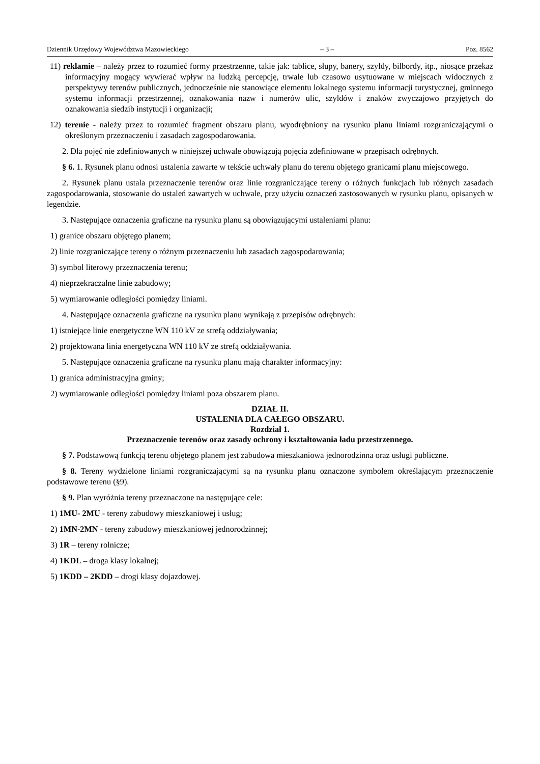Dziennik Urzędowy Województwa Mazowieckiego – 3 – Poz. 8562
11) reklamie – należy przez to rozumieć formy przestrzenne, takie jak: tablice, słupy, banery, szyldy, bilbordy, itp., niosące przekaz informacyjny mogący wywierać wpływ na ludzką percepcję, trwale lub czasowo usytuowane w miejscach widocznych z perspektywy terenów publicznych, jednocześnie nie stanowiące elementu lokalnego systemu informacji turystycznej, gminnego systemu informacji przestrzennej, oznakowania nazw i numerów ulic, szyldów i znaków zwyczajowo przyjętych do oznakowania siedzib instytucji i organizacji;
12) terenie - należy przez to rozumieć fragment obszaru planu, wyodrębniony na rysunku planu liniami rozgraniczającymi o określonym przeznaczeniu i zasadach zagospodarowania.
2. Dla pojęć nie zdefiniowanych w niniejszej uchwale obowiązują pojęcia zdefiniowane w przepisach odrębnych.
§ 6. 1. Rysunek planu odnosi ustalenia zawarte w tekście uchwały planu do terenu objętego granicami planu miejscowego.
2. Rysunek planu ustala przeznaczenie terenów oraz linie rozgraniczające tereny o różnych funkcjach lub różnych zasadach zagospodarowania, stosowanie do ustaleń zawartych w uchwale, przy użyciu oznaczeń zastosowanych w rysunku planu, opisanych w legendzie.
3. Następujące oznaczenia graficzne na rysunku planu są obowiązującymi ustaleniami planu:
1) granice obszaru objętego planem;
2) linie rozgraniczające tereny o różnym przeznaczeniu lub zasadach zagospodarowania;
3) symbol literowy przeznaczenia terenu;
4) nieprzekraczalne linie zabudowy;
5) wymiarowanie odległości pomiędzy liniami.
4. Następujące oznaczenia graficzne na rysunku planu wynikają z przepisów odrębnych:
1) istniejące linie energetyczne WN 110 kV ze strefą oddziaływania;
2) projektowana linia energetyczna WN 110 kV ze strefą oddziaływania.
5. Następujące oznaczenia graficzne na rysunku planu mają charakter informacyjny:
1) granica administracyjna gminy;
2) wymiarowanie odległości pomiędzy liniami poza obszarem planu.
DZIAŁ II.
USTALENIA DLA CAŁEGO OBSZARU.
Rozdział 1.
Przeznaczenie terenów oraz zasady ochrony i kształtowania ładu przestrzennego.
§ 7. Podstawową funkcją terenu objętego planem jest zabudowa mieszkaniowa jednorodzinna oraz usługi publiczne.
§ 8. Tereny wydzielone liniami rozgraniczającymi są na rysunku planu oznaczone symbolem określającym przeznaczenie podstawowe terenu (§9).
§ 9. Plan wyróżnia tereny przeznaczone na następujące cele:
1) 1MU- 2MU - tereny zabudowy mieszkaniowej i usług;
2) 1MN-2MN - tereny zabudowy mieszkaniowej jednorodzinnej;
3) 1R – tereny rolnicze;
4) 1KDL – droga klasy lokalnej;
5) 1KDD – 2KDD – drogi klasy dojazdowej.